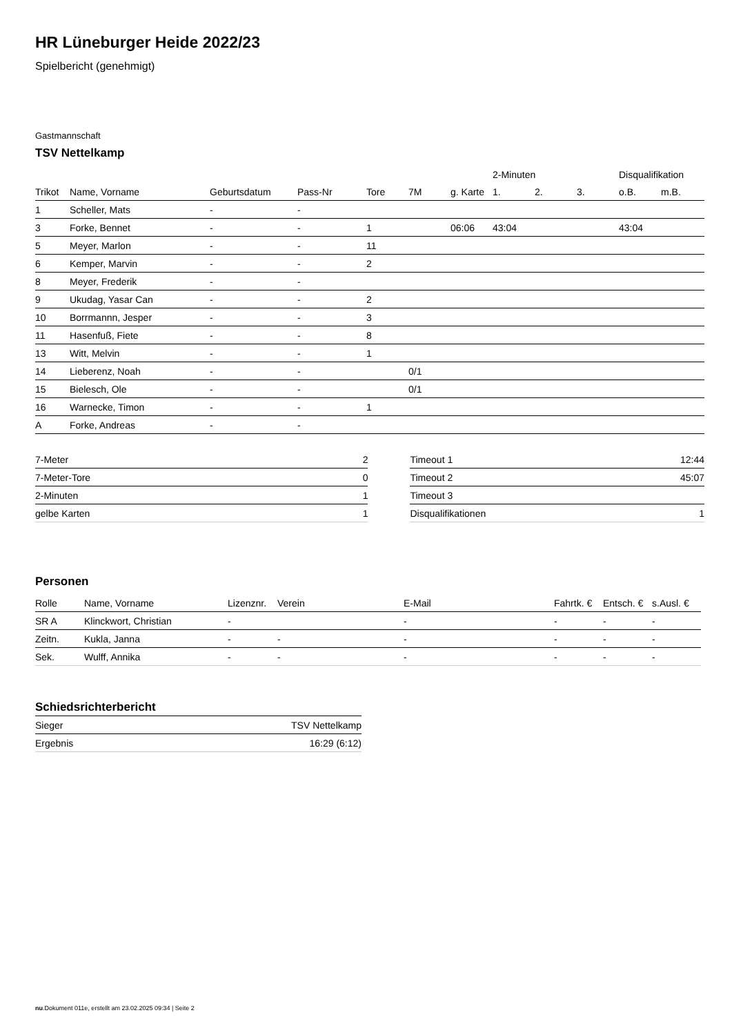HR Lüneburger Heide 2022/23
Spielbericht (genehmigt)
Gastmannschaft
TSV Nettelkamp
| | | | | | | | 2-Minuten | | | Disqualifikation | |
| --- | --- | --- | --- | --- | --- | --- | --- | --- | --- | --- | --- |
| Trikot | Name, Vorname | Geburtsdatum | Pass-Nr | Tore | 7M | g. Karte | 1. | 2. | 3. | o.B. | m.B. |
| 1 | Scheller, Mats | - | - | | | | | | | | |
| 3 | Forke, Bennet | - | - | 1 | | 06:06 | 43:04 | | | 43:04 | |
| 5 | Meyer, Marlon | - | - | 11 | | | | | | | |
| 6 | Kemper, Marvin | - | - | 2 | | | | | | | |
| 8 | Meyer, Frederik | - | - | | | | | | | | |
| 9 | Ukudag, Yasar Can | - | - | 2 | | | | | | | |
| 10 | Borrmannn, Jesper | - | - | 3 | | | | | | | |
| 11 | Hasenfuß, Fiete | - | - | 8 | | | | | | | |
| 13 | Witt, Melvin | - | - | 1 | | | | | | | |
| 14 | Lieberenz, Noah | - | - | | 0/1 | | | | | | |
| 15 | Bielesch, Ole | - | - | | 0/1 | | | | | | |
| 16 | Warnecke, Timon | - | - | 1 | | | | | | | |
| A | Forke, Andreas | - | - | | | | | | | | |
| 7-Meter | 2 |
| 7-Meter-Tore | 0 |
| 2-Minuten | 1 |
| gelbe Karten | 1 |
| Timeout 1 | 12:44 |
| Timeout 2 | 45:07 |
| Timeout 3 | |
| Disqualifikationen | 1 |
Personen
| Rolle | Name, Vorname | Lizenznr. | Verein | E-Mail | Fahrtk. € | Entsch. € | s.Ausl. € |
| --- | --- | --- | --- | --- | --- | --- | --- |
| SR A | Klinckwort, Christian | - | | - | - | - | - |
| Zeitn. | Kukla, Janna | - | - | - | - | - | - |
| Sek. | Wulff, Annika | - | - | - | - | - | - |
Schiedsrichterbericht
| Sieger | TSV Nettelkamp |
| Ergebnis | 16:29 (6:12) |
nu.Dokument 011e, erstellt am 23.02.2025 09:34 | Seite 2